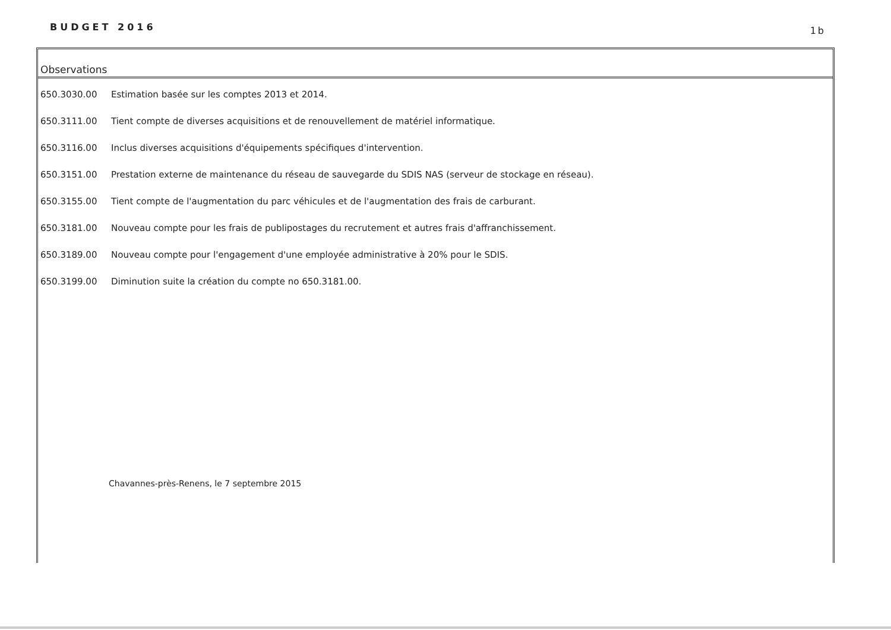BUDGET 2016 1b
Observations
| 650.3030.00 | Estimation basée sur les comptes 2013 et 2014. |
| 650.3111.00 | Tient compte de diverses acquisitions et de renouvellement de matériel informatique. |
| 650.3116.00 | Inclus diverses acquisitions d'équipements spécifiques d'intervention. |
| 650.3151.00 | Prestation externe de maintenance du réseau de sauvegarde du SDIS NAS (serveur de stockage en réseau). |
| 650.3155.00 | Tient compte de l'augmentation du parc véhicules et de l'augmentation des frais de carburant. |
| 650.3181.00 | Nouveau compte pour les frais de publipostages du recrutement et autres frais d'affranchissement. |
| 650.3189.00 | Nouveau compte pour l'engagement d'une employée administrative à 20% pour le SDIS. |
| 650.3199.00 | Diminution suite la création du compte no 650.3181.00. |
Chavannes-près-Renens, le 7 septembre 2015